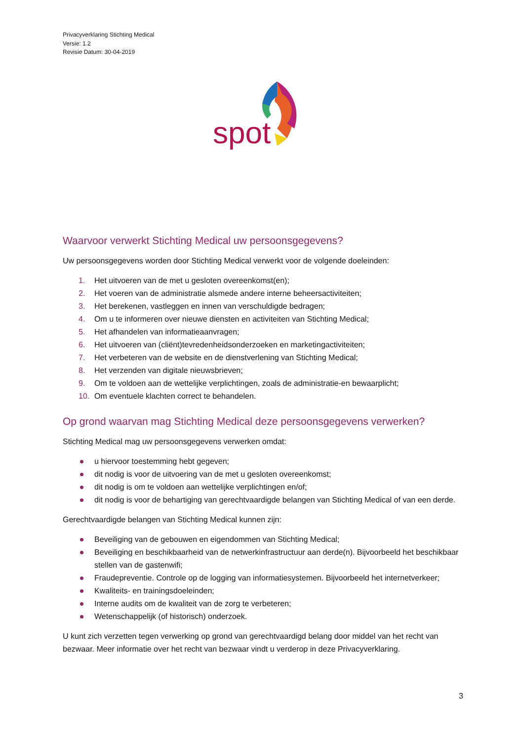Privacyverklaring Stichting Medical
Versie: 1.2
Revisie Datum: 30-04-2019
spot
Waarvoor verwerkt Stichting Medical uw persoonsgegevens?
Uw persoonsgegevens worden door Stichting Medical verwerkt voor de volgende doeleinden:
1. Het uitvoeren van de met u gesloten overeenkomst(en);
2. Het voeren van de administratie alsmede andere interne beheersactiviteiten;
3. Het berekenen, vastleggen en innen van verschuldigde bedragen;
4. Om u te informeren over nieuwe diensten en activiteiten van Stichting Medical;
5. Het afhandelen van informatieaanvragen;
6. Het uitvoeren van (cliënt)tevredenheidsonderzoeken en marketingactiviteiten;
7. Het verbeteren van de website en de dienstverlening van Stichting Medical;
8. Het verzenden van digitale nieuwsbrieven;
9. Om te voldoen aan de wettelijke verplichtingen, zoals de administratie-en bewaarplicht;
10. Om eventuele klachten correct te behandelen.
Op grond waarvan mag Stichting Medical deze persoonsgegevens verwerken?
Stichting Medical mag uw persoonsgegevens verwerken omdat:
u hiervoor toestemming hebt gegeven;
dit nodig is voor de uitvoering van de met u gesloten overeenkomst;
dit nodig is om te voldoen aan wettelijke verplichtingen en/of;
dit nodig is voor de behartiging van gerechtvaardigde belangen van Stichting Medical of van een derde.
Gerechtvaardigde belangen van Stichting Medical kunnen zijn:
Beveiliging van de gebouwen en eigendommen van Stichting Medical;
Beveiliging en beschikbaarheid van de netwerkinfrastructuur aan derde(n). Bijvoorbeeld het beschikbaar stellen van de gastenwifi;
Fraudepreventie. Controle op de logging van informatiesystemen. Bijvoorbeeld het internetverkeer;
Kwaliteits- en trainingsdoeleinden;
Interne audits om de kwaliteit van de zorg te verbeteren;
Wetenschappelijk (of historisch) onderzoek.
U kunt zich verzetten tegen verwerking op grond van gerechtvaardigd belang door middel van het recht van bezwaar. Meer informatie over het recht van bezwaar vindt u verderop in deze Privacyverklaring.
3